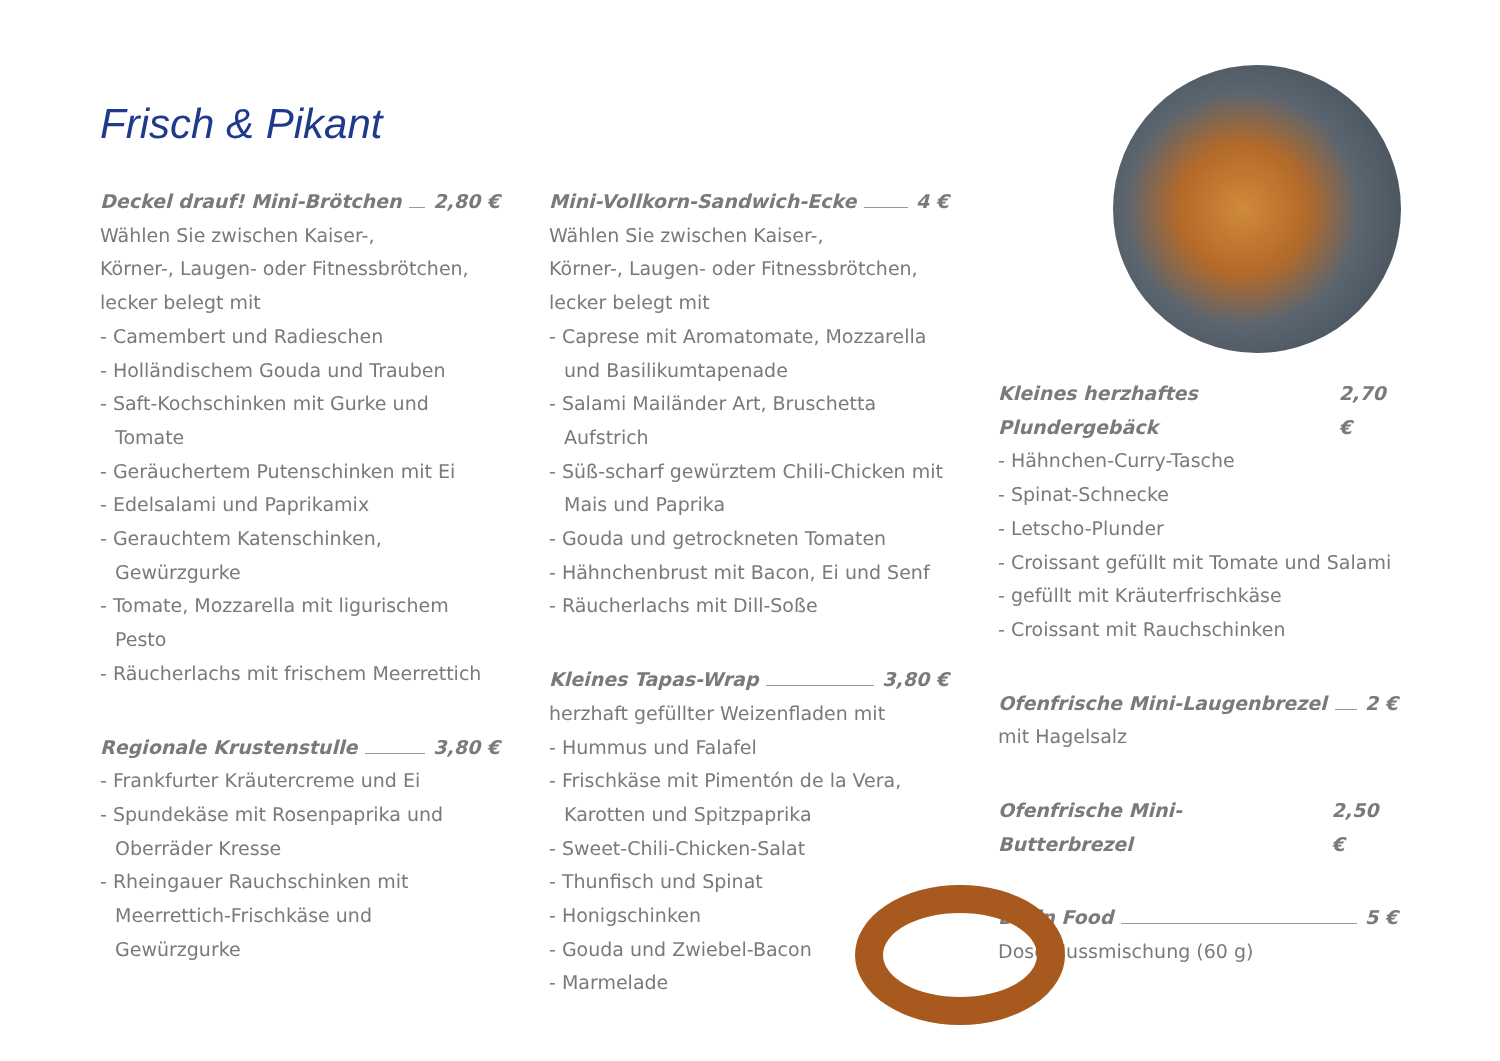Frisch & Pikant
Deckel drauf! Mini-Brötchen 2,80 €
Wählen Sie zwischen Kaiser-,
Körner-, Laugen- oder Fitnessbrötchen,
lecker belegt mit
- Camembert und Radieschen
- Holländischem Gouda und Trauben
- Saft-Kochschinken mit Gurke und Tomate
- Geräuchertem Putenschinken mit Ei
- Edelsalami und Paprikamix
- Gerauchtem Katenschinken, Gewürzgurke
- Tomate, Mozzarella mit ligurischem Pesto
- Räucherlachs mit frischem Meerrettich
Regionale Krustenstulle 3,80 €
- Frankfurter Kräutercreme und Ei
- Spundekäse mit Rosenpaprika und Oberräder Kresse
- Rheingauer Rauchschinken mit Meerrettich-Frischkäse und Gewürzgurke
Mini-Vollkorn-Sandwich-Ecke 4 €
Wählen Sie zwischen Kaiser-,
Körner-, Laugen- oder Fitnessbrötchen,
lecker belegt mit
- Caprese mit Aromatomate, Mozzarella und Basilikumtapenade
- Salami Mailänder Art, Bruschetta Aufstrich
- Süß-scharf gewürztem Chili-Chicken mit Mais und Paprika
- Gouda und getrockneten Tomaten
- Hähnchenbrust mit Bacon, Ei und Senf
- Räucherlachs mit Dill-Soße
Kleines Tapas-Wrap 3,80 €
herzhaft gefüllter Weizenfladen mit
- Hummus und Falafel
- Frischkäse mit Pimentón de la Vera, Karotten und Spitzpaprika
- Sweet-Chili-Chicken-Salat
- Thunfisch und Spinat
- Honigschinken
- Gouda und Zwiebel-Bacon
- Marmelade
Kleines herzhaftes Plundergebäck 2,70 €
- Hähnchen-Curry-Tasche
- Spinat-Schnecke
- Letscho-Plunder
- Croissant gefüllt mit Tomate und Salami
- gefüllt mit Kräuterfrischkäse
- Croissant mit Rauchschinken
Ofenfrische Mini-Laugenbrezel 2 €
mit Hagelsalz
Ofenfrische Mini-Butterbrezel 2,50 €
Brain Food 5 €
Dose Nussmischung (60 g)